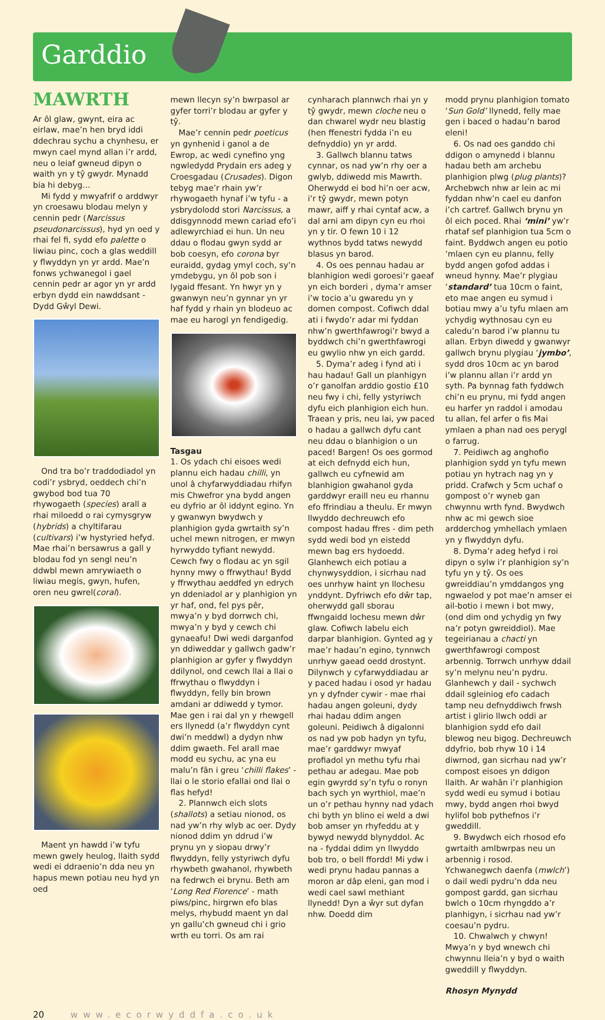Garddio
MAWRTH
Ar ôl glaw, gwynt, eira ac eirlaw, mae’n hen bryd iddi ddechrau sychu a chynhesu, er mwyn cael mynd allan i’r ardd, neu o leiaf gwneud dipyn o waith yn y tŷ gwydr. Mynadd bia hi debyg…
Mi fydd y mwyafrif o arddwyr yn croesawu blodau melyn y cennin pedr (Narcissus pseudonarcissus), hyd yn oed y rhai fel fi, sydd efo palette o liwiau pinc, coch a glas weddill y flwyddyn yn yr ardd. Mae’n fonws ychwanegol i gael cennin pedr ar agor yn yr ardd erbyn dydd ein nawddsant - Dydd Gŵyl Dewi.
Ond tra bo’r traddodiadol yn codi’r ysbryd, oeddech chi’n gwybod bod tua 70 rhywogaeth (species) arall a rhai miloedd o rai cymysgryw (hybrids) a chyltifarau (cultivars) i’w hystyried hefyd. Mae rhai’n bersawrus a gall y blodau fod yn sengl neu’n ddwbl mewn amrywiaeth o liwiau megis, gwyn, hufen, oren neu gwrel(coral).
Maent yn hawdd i’w tyfu mewn gwely heulog, llaith sydd wedi ei ddraenio’n dda neu yn hapus mewn potiau neu hyd yn oed
mewn llecyn sy’n bwrpasol ar gyfer torri’r blodau ar gyfer y tŷ.
Mae’r cennin pedr poeticus yn gynhenid i ganol a de Ewrop, ac wedi cynefino yng ngwledydd Prydain ers adeg y Croesgadau (Crusades). Digon tebyg mae’r rhain yw’r rhywogaeth hynaf i’w tyfu - a ysbrydolodd stori Narcissus, a ddisgynnodd mewn cariad efo’i adlewyrchiad ei hun. Un neu ddau o flodau gwyn sydd ar bob coesyn, efo corona byr euraidd, gydag ymyl coch, sy’n ymdebygu, yn ôl pob son i lygaid ffesant. Yn hwyr yn y gwanwyn neu’n gynnar yn yr haf fydd y rhain yn blodeuo ac mae eu harogl yn fendigedig.
Tasgau
1. Os ydach chi eisoes wedi plannu eich hadau chilli, yn unol â chyfarwyddiadau rhifyn mis Chwefror yna bydd angen eu dyfrio ar ôl iddynt egino. Yn y gwanwyn bwydwch y planhigion gyda gwrtaith sy’n uchel mewn nitrogen, er mwyn hyrwyddo tyfiant newydd. Cewch fwy o flodau ac yn sgil hynny mwy o ffrwythau! Bydd y ffrwythau aeddfed yn edrych yn ddeniadol ar y planhigion yn yr haf, ond, fel pys pêr, mwya’n y byd dorrwch chi, mwya’n y byd y cewch chi gynaeafu! Dwi wedi darganfod yn ddiweddar y gallwch gadw’r planhigion ar gyfer y flwyddyn ddilynol, ond cewch llai a llai o ffrwythau o flwyddyn i flwyddyn, felly bin brown amdani ar ddiwedd y tymor. Mae gen i rai dal yn y rhewgell ers llynedd (a’r flwyddyn cynt dwi’n meddwl) a dydyn nhw ddim gwaeth. Fel arall mae modd eu sychu, ac yna eu malu’n fân i greu ‘chilli flakes’ - llai o le storio efallai ond llai o flas hefyd!
2. Plannwch eich slots (shallots) a setiau nionod, os nad yw’n rhy wlyb ac oer. Dydy nionod ddim yn ddrud i’w prynu yn y siopau drwy’r flwyddyn, felly ystyriwch dyfu rhywbeth gwahanol, rhywbeth na fedrwch ei brynu. Beth am ‘Long Red Florence’ - math piws/pinc, hirgrwn efo blas melys, rhybudd maent yn dal yn gallu’ch gwneud chi i grio wrth eu torri. Os am rai
cynharach plannwch rhai yn y tŷ gwydr, mewn cloche neu o dan chwarel wydr neu blastig (hen ffenestri fydda i’n eu defnyddio) yn yr ardd.
3. Gallwch blannu tatws cynnar, os nad yw’n rhy oer a gwlyb, ddiwedd mis Mawrth. Oherwydd ei bod hi’n oer acw, i’r tŷ gwydr, mewn potyn mawr, aiff y rhai cyntaf acw, a dal arni am dipyn cyn eu rhoi yn y tir. O fewn 10 i 12 wythnos bydd tatws newydd blasus yn barod.
4. Os oes pennau hadau ar blanhigion wedi goroesi’r gaeaf yn eich borderi , dyma’r amser i’w tocio a’u gwaredu yn y domen compost. Cofiwch ddal ati i fwydo’r adar mi fyddan nhw’n gwerthfawrogi’r bwyd a byddwch chi’n gwerthfawrogi eu gwylio nhw yn eich gardd.
5. Dyma’r adeg i fynd ati i hau hadau! Gall un planhigyn o’r ganolfan arddio gostio £10 neu fwy i chi, felly ystyriwch dyfu eich planhigion eich hun. Traean y pris, neu lai, yw paced o hadau a gallwch dyfu cant neu ddau o blanhigion o un paced! Bargen! Os oes gormod at eich defnydd eich hun, gallwch eu cyfnewid am blanhigion gwahanol gyda garddwyr eraill neu eu rhannu efo ffrindiau a theulu. Er mwyn llwyddo dechreuwch efo compost hadau ffres - dim peth sydd wedi bod yn eistedd mewn bag ers hydoedd. Glanhewch eich potiau a chynwysyddion, i sicrhau nad oes unrhyw haint yn llochesu ynddynt. Dyfriwch efo dŵr tap, oherwydd gall sborau ffwngaidd lochesu mewn dŵr glaw. Cofiwch labelu eich darpar blanhigion. Gynted ag y mae’r hadau’n egino, tynnwch unrhyw gaead oedd drostynt. Dilynwch y cyfarwyddiadau ar y paced hadau i osod yr hadau yn y dyfnder cywir - mae rhai hadau angen goleuni, dydy rhai hadau ddim angen goleuni. Peidiwch â digalonni os nad yw pob hadyn yn tyfu, mae’r garddwyr mwyaf profiadol yn methu tyfu rhai pethau ar adegau. Mae pob egin gwyrdd sy’n tyfu o ronyn bach sych yn wyrthiol, mae’n un o’r pethau hynny nad ydach chi byth yn blino ei weld a dwi bob amser yn rhyfeddu at y bywyd newydd blynyddol. Ac na - fyddai ddim yn llwyddo bob tro, o bell ffordd! Mi ydw i wedi prynu hadau pannas a moron ar dâp eleni, gan mod i wedi cael sawl methiant llynedd! Dyn a ŵyr sut dyfan nhw. Doedd dim
modd prynu planhigion tomato ‘Sun Gold’ llynedd, felly mae gen i baced o hadau’n barod eleni!
6. Os nad oes ganddo chi ddigon o amynedd i blannu hadau beth am archebu planhigion plwg (plug plants)? Archebwch nhw ar lein ac mi fyddan nhw’n cael eu danfon i’ch cartref. Gallwch brynu yn ôl eich poced. Rhai ‘mini’ yw’r rhataf sef planhigion tua 5cm o faint. Byddwch angen eu potio ‘mlaen cyn eu plannu, felly bydd angen gofod addas i wneud hynny. Mae’r plygiau ‘standard’ tua 10cm o faint, eto mae angen eu symud i botiau mwy a’u tyfu mlaen am ychydig wythnosau cyn eu caledu’n barod i’w plannu tu allan. Erbyn diwedd y gwanwyr gallwch brynu plygiau ‘jymbo’, sydd dros 10cm ac yn barod i’w plannu allan i’r ardd yn syth. Pa bynnag fath fyddwch chi’n eu prynu, mi fydd angen eu harfer yn raddol i amodau tu allan, fel arfer o fis Mai ymlaen a phan nad oes perygl o farrug.
7. Peidiwch ag anghofio planhigion sydd yn tyfu mewn potiau yn hytrach nag yn y pridd. Crafwch y 5cm uchaf o gompost o’r wyneb gan chwynnu wrth fynd. Bwydwch nhw ac mi gewch sioe ardderchog ymhellach ymlaen yn y flwyddyn dyfu.
8. Dyma’r adeg hefyd i roi dipyn o sylw i’r planhigion sy’n tyfu yn y tŷ. Os oes gwreiddiau’n ymddangos yng ngwaelod y pot mae’n amser ei ail-botio i mewn i bot mwy, (ond dim ond ychydig yn fwy na’r potyn gwreiddiol). Mae tegeirianau a chacti yn gwerthfawrogi compost arbennig. Torrwch unrhyw ddail sy’n melynu neu’n pydru. Glanhewch y dail - sychwch ddail sgleiniog efo cadach tamp neu defnyddiwch frwsh artist i glirio llwch oddi ar blanhigion sydd efo dail blewog neu bigog. Dechreuwch ddyfrio, bob rhyw 10 i 14 diwrnod, gan sicrhau nad yw’r compost eisoes yn ddigon llaith. Ar wahân i’r planhigion sydd wedi eu symud i botiau mwy, bydd angen rhoi bwyd hylifol bob pythefnos i’r gweddill.
9. Bwydwch eich rhosod efo gwrtaith amlbwrpas neu un arbennig i rosod. Ychwanegwch daenfa (mwlch’) o dail wedi pydru’n dda neu gompost gardd, gan sicrhau bwlch o 10cm rhyngddo a’r planhigyn, i sicrhau nad yw’r coesau’n pydru.
10. Chwalwch y chwyn! Mwya’n y byd wnewch chi chwynnu lleia’n y byd o waith gweddill y flwyddyn.
Rhosyn Mynydd
20 www.ecorwyddfa.co.uk